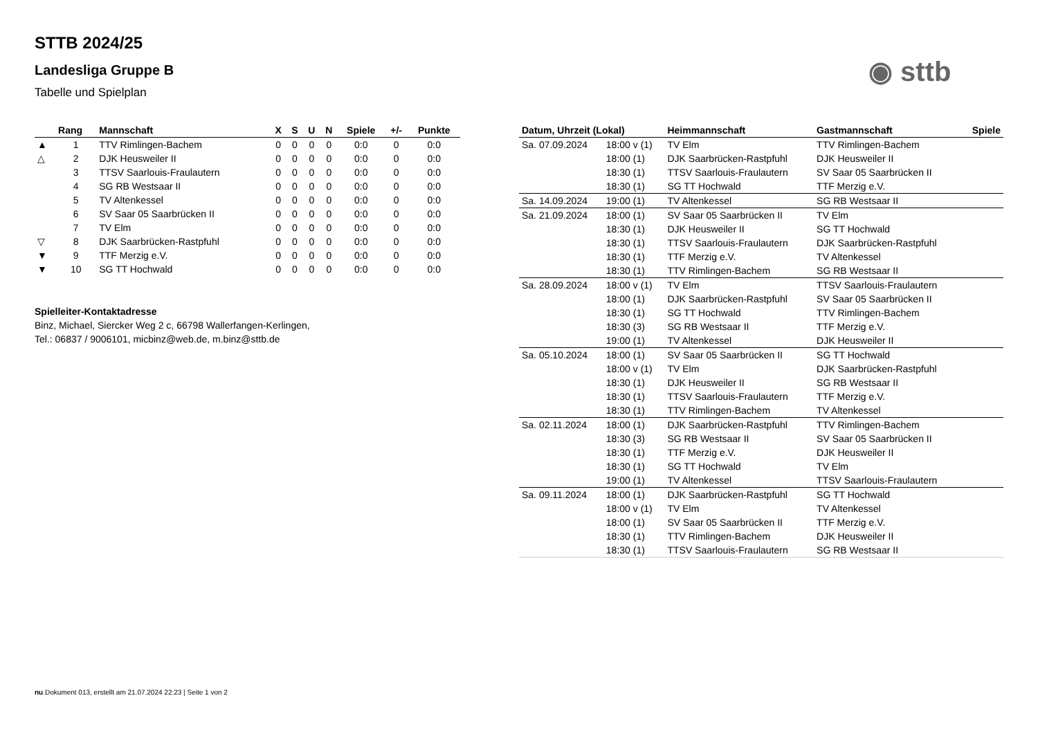STTB 2024/25
Landesliga Gruppe B
Tabelle und Spielplan
◉ sttb
| | Rang | Mannschaft | X | S | U | N | Spiele | +/- | Punkte |
| --- | --- | --- | --- | --- | --- | --- | --- | --- | --- |
| ▲ | 1 | TTV Rimlingen-Bachem | 0 | 0 | 0 | 0 | 0:0 | 0 | 0:0 |
| △ | 2 | DJK Heusweiler II | 0 | 0 | 0 | 0 | 0:0 | 0 | 0:0 |
| | 3 | TTSV Saarlouis-Fraulautern | 0 | 0 | 0 | 0 | 0:0 | 0 | 0:0 |
| | 4 | SG RB Westsaar II | 0 | 0 | 0 | 0 | 0:0 | 0 | 0:0 |
| | 5 | TV Altenkessel | 0 | 0 | 0 | 0 | 0:0 | 0 | 0:0 |
| | 6 | SV Saar 05 Saarbrücken II | 0 | 0 | 0 | 0 | 0:0 | 0 | 0:0 |
| | 7 | TV Elm | 0 | 0 | 0 | 0 | 0:0 | 0 | 0:0 |
| ▽ | 8 | DJK Saarbrücken-Rastpfuhl | 0 | 0 | 0 | 0 | 0:0 | 0 | 0:0 |
| ▼ | 9 | TTF Merzig e.V. | 0 | 0 | 0 | 0 | 0:0 | 0 | 0:0 |
| ▼ | 10 | SG TT Hochwald | 0 | 0 | 0 | 0 | 0:0 | 0 | 0:0 |
Spielleiter-Kontaktadresse
Binz, Michael, Siercker Weg 2 c, 66798 Wallerfangen-Kerlingen,
Tel.: 06837 / 9006101, micbinz@web.de, m.binz@sttb.de
| Datum, Uhrzeit (Lokal) | | Heimmannschaft | Gastmannschaft | Spiele |
| --- | --- | --- | --- | --- |
| Sa. 07.09.2024 | 18:00 v (1) | TV Elm | TTV Rimlingen-Bachem | |
| | 18:00 (1) | DJK Saarbrücken-Rastpfuhl | DJK Heusweiler II | |
| | 18:30 (1) | TTSV Saarlouis-Fraulautern | SV Saar 05 Saarbrücken II | |
| | 18:30 (1) | SG TT Hochwald | TTF Merzig e.V. | |
| Sa. 14.09.2024 | 19:00 (1) | TV Altenkessel | SG RB Westsaar II | |
| Sa. 21.09.2024 | 18:00 (1) | SV Saar 05 Saarbrücken II | TV Elm | |
| | 18:30 (1) | DJK Heusweiler II | SG TT Hochwald | |
| | 18:30 (1) | TTSV Saarlouis-Fraulautern | DJK Saarbrücken-Rastpfuhl | |
| | 18:30 (1) | TTF Merzig e.V. | TV Altenkessel | |
| | 18:30 (1) | TTV Rimlingen-Bachem | SG RB Westsaar II | |
| Sa. 28.09.2024 | 18:00 v (1) | TV Elm | TTSV Saarlouis-Fraulautern | |
| | 18:00 (1) | DJK Saarbrücken-Rastpfuhl | SV Saar 05 Saarbrücken II | |
| | 18:30 (1) | SG TT Hochwald | TTV Rimlingen-Bachem | |
| | 18:30 (3) | SG RB Westsaar II | TTF Merzig e.V. | |
| | 19:00 (1) | TV Altenkessel | DJK Heusweiler II | |
| Sa. 05.10.2024 | 18:00 (1) | SV Saar 05 Saarbrücken II | SG TT Hochwald | |
| | 18:00 v (1) | TV Elm | DJK Saarbrücken-Rastpfuhl | |
| | 18:30 (1) | DJK Heusweiler II | SG RB Westsaar II | |
| | 18:30 (1) | TTSV Saarlouis-Fraulautern | TTF Merzig e.V. | |
| | 18:30 (1) | TTV Rimlingen-Bachem | TV Altenkessel | |
| Sa. 02.11.2024 | 18:00 (1) | DJK Saarbrücken-Rastpfuhl | TTV Rimlingen-Bachem | |
| | 18:30 (3) | SG RB Westsaar II | SV Saar 05 Saarbrücken II | |
| | 18:30 (1) | TTF Merzig e.V. | DJK Heusweiler II | |
| | 18:30 (1) | SG TT Hochwald | TV Elm | |
| | 19:00 (1) | TV Altenkessel | TTSV Saarlouis-Fraulautern | |
| Sa. 09.11.2024 | 18:00 (1) | DJK Saarbrücken-Rastpfuhl | SG TT Hochwald | |
| | 18:00 v (1) | TV Elm | TV Altenkessel | |
| | 18:00 (1) | SV Saar 05 Saarbrücken II | TTF Merzig e.V. | |
| | 18:30 (1) | TTV Rimlingen-Bachem | DJK Heusweiler II | |
| | 18:30 (1) | TTSV Saarlouis-Fraulautern | SG RB Westsaar II | |
nu.Dokument 013, erstellt am 21.07.2024 22:23 | Seite 1 von 2